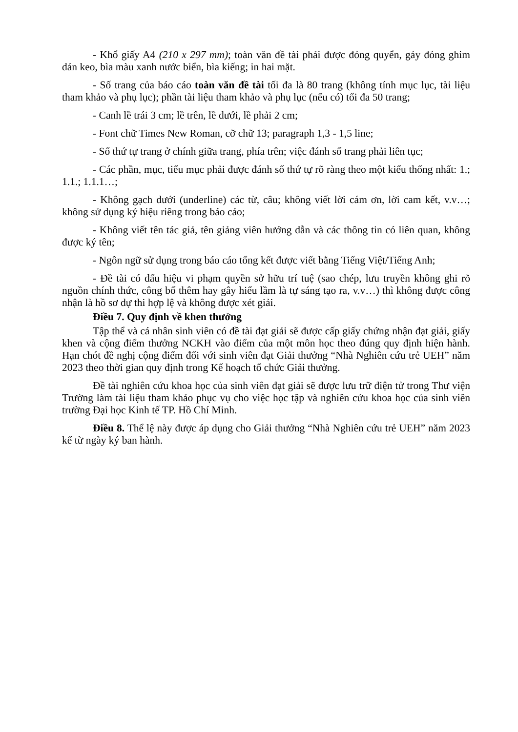- Khổ giấy A4 (210 x 297 mm); toàn văn đề tài phải được đóng quyển, gáy đóng ghim dán keo, bìa màu xanh nước biển, bìa kiếng; in hai mặt.
- Số trang của báo cáo toàn văn đề tài tối đa là 80 trang (không tính mục lục, tài liệu tham khảo và phụ lục); phần tài liệu tham khảo và phụ lục (nếu có) tối đa 50 trang;
- Canh lề trái 3 cm; lề trên, lề dưới, lề phải 2 cm;
- Font chữ Times New Roman, cỡ chữ 13; paragraph 1,3 - 1,5 line;
- Số thứ tự trang ở chính giữa trang, phía trên; việc đánh số trang phải liên tục;
- Các phần, mục, tiểu mục phải được đánh số thứ tự rõ ràng theo một kiểu thống nhất: 1.; 1.1.; 1.1.1…;
- Không gạch dưới (underline) các từ, câu; không viết lời cám ơn, lời cam kết, v.v…; không sử dụng ký hiệu riêng trong báo cáo;
- Không viết tên tác giả, tên giảng viên hướng dẫn và các thông tin có liên quan, không được ký tên;
- Ngôn ngữ sử dụng trong báo cáo tổng kết được viết bằng Tiếng Việt/Tiếng Anh;
- Đề tài có dấu hiệu vi phạm quyền sở hữu trí tuệ (sao chép, lưu truyền không ghi rõ nguồn chính thức, công bố thêm hay gây hiểu lầm là tự sáng tạo ra, v.v…) thì không được công nhận là hồ sơ dự thi hợp lệ và không được xét giải.
Điều 7. Quy định về khen thưởng
Tập thể và cá nhân sinh viên có đề tài đạt giải sẽ được cấp giấy chứng nhận đạt giải, giấy khen và cộng điểm thưởng NCKH vào điểm của một môn học theo đúng quy định hiện hành. Hạn chót đề nghị cộng điểm đối với sinh viên đạt Giải thưởng “Nhà Nghiên cứu trẻ UEH” năm 2023 theo thời gian quy định trong Kế hoạch tổ chức Giải thưởng.
Đề tài nghiên cứu khoa học của sinh viên đạt giải sẽ được lưu trữ điện tử trong Thư viện Trường làm tài liệu tham khảo phục vụ cho việc học tập và nghiên cứu khoa học của sinh viên trường Đại học Kinh tế TP. Hồ Chí Minh.
Điều 8. Thể lệ này được áp dụng cho Giải thưởng “Nhà Nghiên cứu trẻ UEH” năm 2023 kể từ ngày ký ban hành.